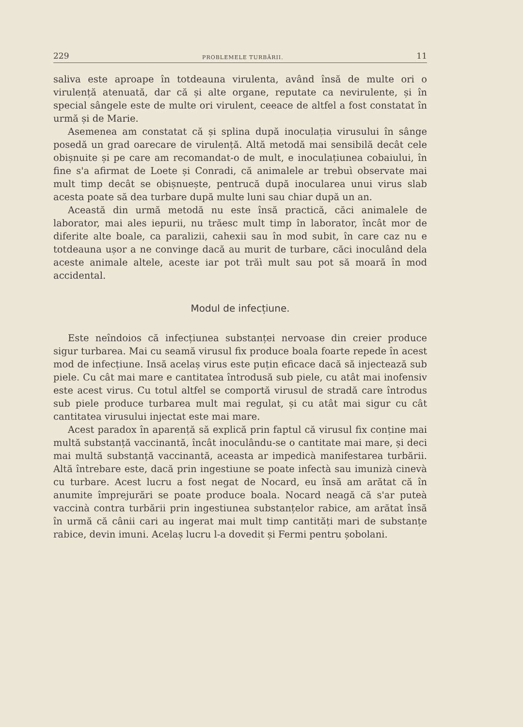229 PROBLEMELE TURBĂRII. 11
saliva este aproape în totdeauna virulenta, având însă de multe ori o virulență atenuată, dar că și alte organe, reputate ca nevirulente, și în special sângele este de multe ori virulent, ceeace de altfel a fost constatat în urmă și de Marie.
Asemenea am constatat că și splina după inoculația virusului în sânge posedă un grad oarecare de virulență. Altă metodă mai sensibilă decât cele obișnuite și pe care am recomandat-o de mult, e inoculațiunea cobaiului, în fine s'a afirmat de Loete și Conradi, că animalele ar trebuì observate mai mult timp decât se obișnuește, pentrucă după inocularea unui virus slab acesta poate să dea turbare după multe luni sau chiar după un an.
Această din urmă metodă nu este însă practică, căci animalele de laborator, mai ales iepurii, nu trăesc mult timp în laborator, încât mor de diferite alte boale, ca paralizii, cahexii sau în mod subit, în care caz nu e totdeauna ușor a ne convinge dacă au murit de turbare, căci inoculând dela aceste animale altele, aceste iar pot trăì mult sau pot să moară în mod accidental.
Modul de infecțiune.
Este neîndoios că infecțiunea substanței nervoase din creier produce sigur turbarea. Mai cu seamă virusul fix produce boala foarte repede în acest mod de infecțiune. Insă acelaș virus este puțin eficace dacă să injectează sub piele. Cu cât mai mare e cantitatea întrodusă sub piele, cu atât mai inofensiv este acest virus. Cu totul altfel se comportă virusul de stradă care întrodus sub piele produce turbarea mult mai regulat, și cu atât mai sigur cu cât cantitatea virusului injectat este mai mare.
Acest paradox în aparență să explică prin faptul că virusul fix conține mai multă substanță vaccinantă, încât inoculându-se o cantitate mai mare, și deci mai multă substanță vaccinantă, aceasta ar impedicà manifestarea turbării. Altă întrebare este, dacă prin ingestiune se poate infectà sau imunizà cinevà cu turbare. Acest lucru a fost negat de Nocard, eu însă am arătat că în anumite împrejurări se poate produce boala. Nocard neagă că s'ar puteà vaccinà contra turbării prin ingestiunea substanțelor rabice, am arătat însă în urmă că cânii cari au ingerat mai mult timp cantități mari de substanțe rabice, devin imuni. Acelaș lucru l-a dovedit și Fermi pentru șobolani.